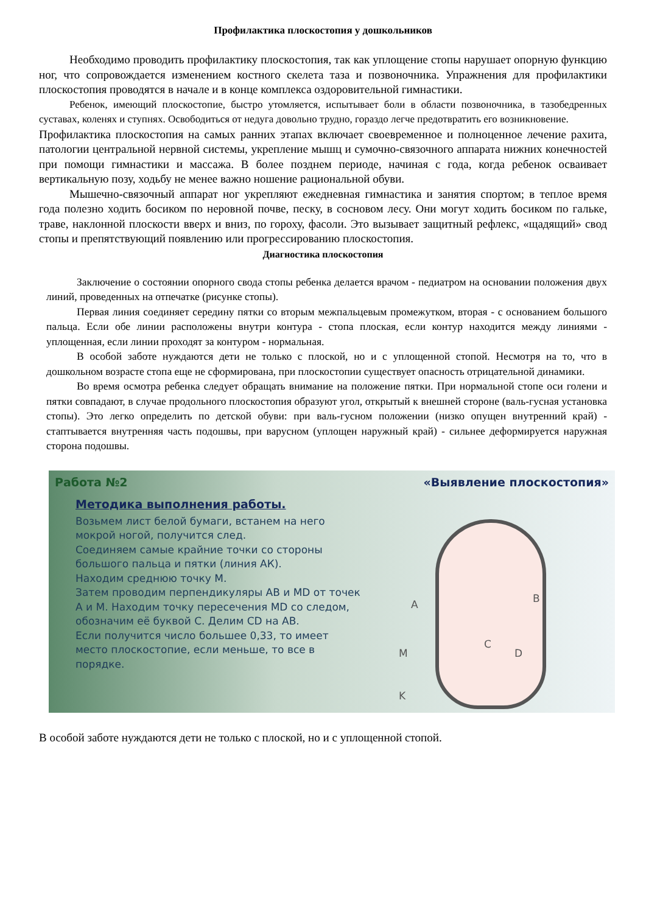Профилактика плоскостопия у дошкольников
Необходимо проводить профилактику плоскостопия, так как уплощение стопы нарушает опорную функцию ног, что сопровождается изменением костного скелета таза и позвоночника. Упражнения для профилактики плоскостопия проводятся в начале и в конце комплекса оздоровительной гимнастики.
Ребенок, имеющий плоскостопие, быстро утомляется, испытывает боли в области позвоночника, в тазобедренных суставах, коленях и ступнях. Освободиться от недуга довольно трудно, гораздо легче предотвратить его возникновение.
Профилактика плоскостопия на самых ранних этапах включает своевременное и полноценное лечение рахита, патологии центральной нервной системы, укрепление мышц и сумочно-связочного аппарата нижних конечностей при помощи гимнастики и массажа. В более позднем периоде, начиная с года, когда ребенок осваивает вертикальную позу, ходьбу не менее важно ношение рациональной обуви.
Мышечно-связочный аппарат ног укрепляют ежедневная гимнастика и занятия спортом; в теплое время года полезно ходить босиком по неровной почве, песку, в сосновом лесу. Они могут ходить босиком по гальке, траве, наклонной плоскости вверх и вниз, по гороху, фасоли. Это вызывает защитный рефлекс, «щадящий» свод стопы и препятствующий появлению или прогрессированию плоскостопия.
Диагностика плоскостопия
Заключение о состоянии опорного свода стопы ребенка делается врачом - педиатром на основании положения двух линий, проведенных на отпечатке (рисунке стопы).
Первая линия соединяет середину пятки со вторым межпальцевым промежутком, вторая - с основанием большого пальца. Если обе линии расположены внутри контура - стопа плоская, если контур находится между линиями - уплощенная, если линии проходят за контуром - нормальная.
В особой заботе нуждаются дети не только с плоской, но и с уплощенной стопой. Несмотря на то, что в дошкольном возрасте стопа еще не сформирована, при плоскостопии существует опасность отрицательной динамики.
Во время осмотра ребенка следует обращать внимание на положение пятки. При нормальной стопе оси голени и пятки совпадают, в случае продольного плоскостопия образуют угол, открытый к внешней стороне (валь-гусная установка стопы). Это легко определить по детской обуви: при валь-гусном положении (низко опущен внутренний край) - стаптывается внутренняя часть подошвы, при варусном (уплощен наружный край) - сильнее деформируется наружная сторона подошвы.
Работа №2
Методика выполнения работы.
Возьмем лист белой бумаги, встанем на него мокрой ногой, получится след.
Соединяем самые крайние точки со стороны большого пальца и пятки (линия АК).
Находим среднюю точку М.
Затем проводим перпендикуляры АВ и MD от точек А и М. Находим точку пересечения MD со следом, обозначим её буквой С. Делим CD на АВ.
Если получится число большее 0,33, то имеет место плоскостопие, если меньше, то все в порядке.
«Выявление плоскостопия»
A B
C
M D
K
В особой заботе нуждаются дети не только с плоской, но и с уплощенной стопой.